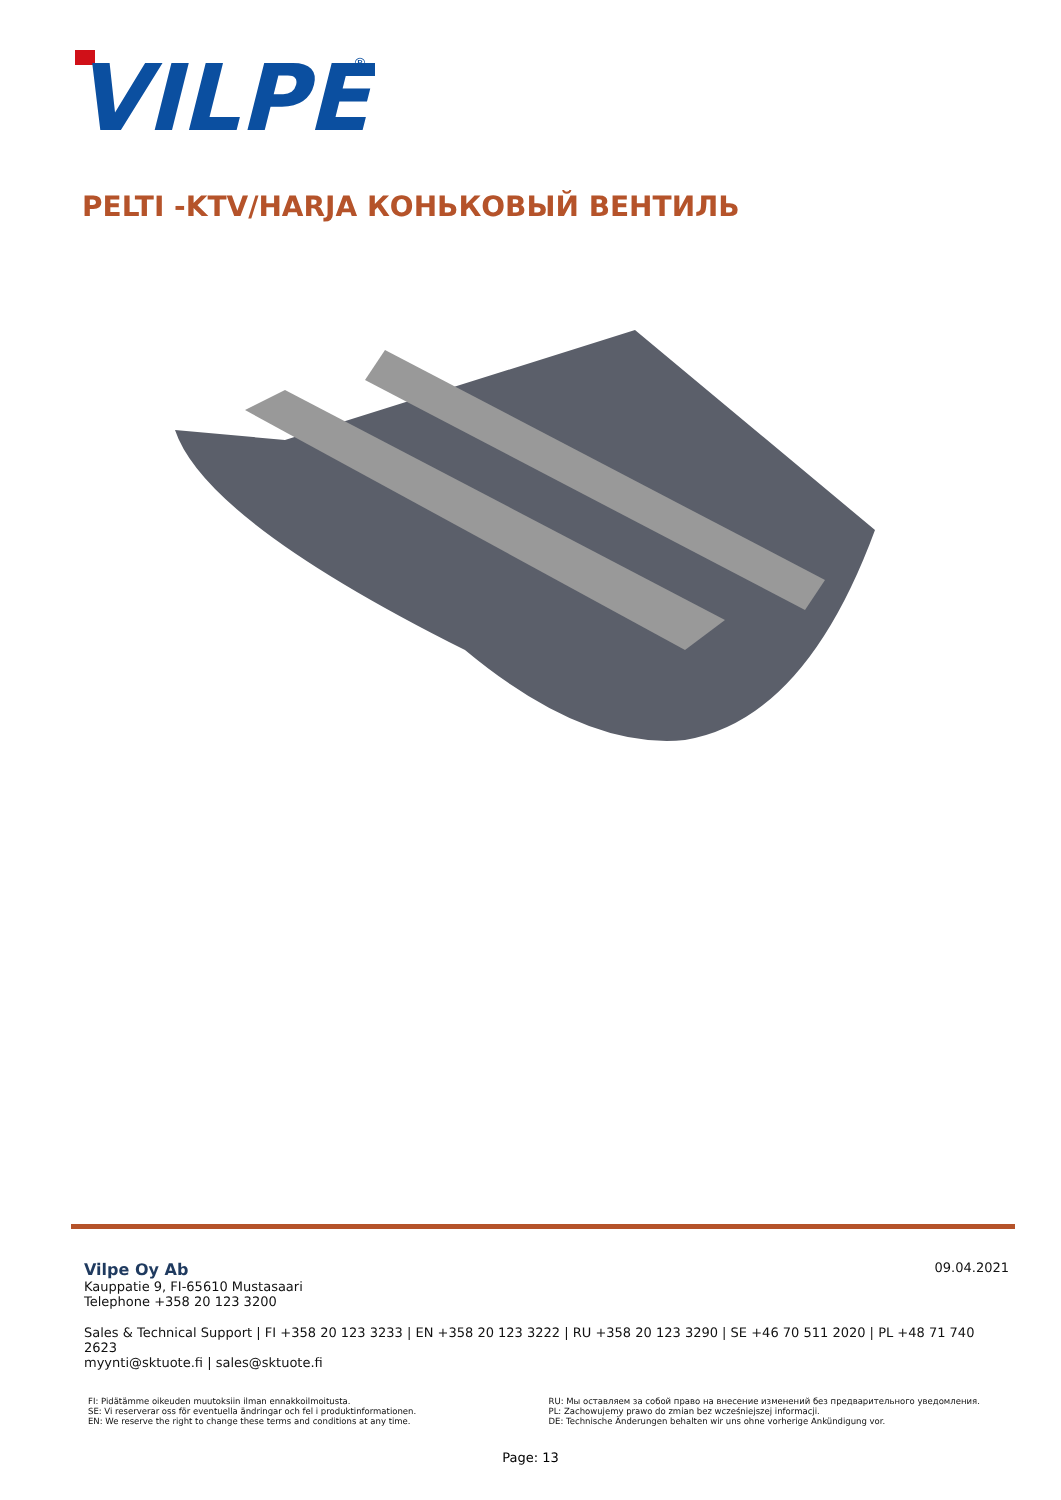VILPE
®
PELTI -KTV/HARJA КОНЬКОВЫЙ ВЕНТИЛЬ
09.04.2021
Vilpe Oy Ab
Kauppatie 9, FI-65610 Mustasaari
Telephone +358 20 123 3200
Sales & Technical Support | FI +358 20 123 3233 | EN +358 20 123 3222 | RU +358 20 123 3290 | SE +46 70 511 2020 | PL +48 71 740 2623
myynti@sktuote.fi | sales@sktuote.fi
FI: Pidätämme oikeuden muutoksiin ilman ennakkoilmoitusta.
SE: Vi reserverar oss för eventuella ändringar och fel i produktinformationen.
EN: We reserve the right to change these terms and conditions at any time.
RU: Мы оставляем за собой право на внесение изменений без предварительного уведомления.
PL: Zachowujemy prawo do zmian bez wcześniejszej informacji.
DE: Technische Änderungen behalten wir uns ohne vorherige Ankündigung vor.
Page: 13